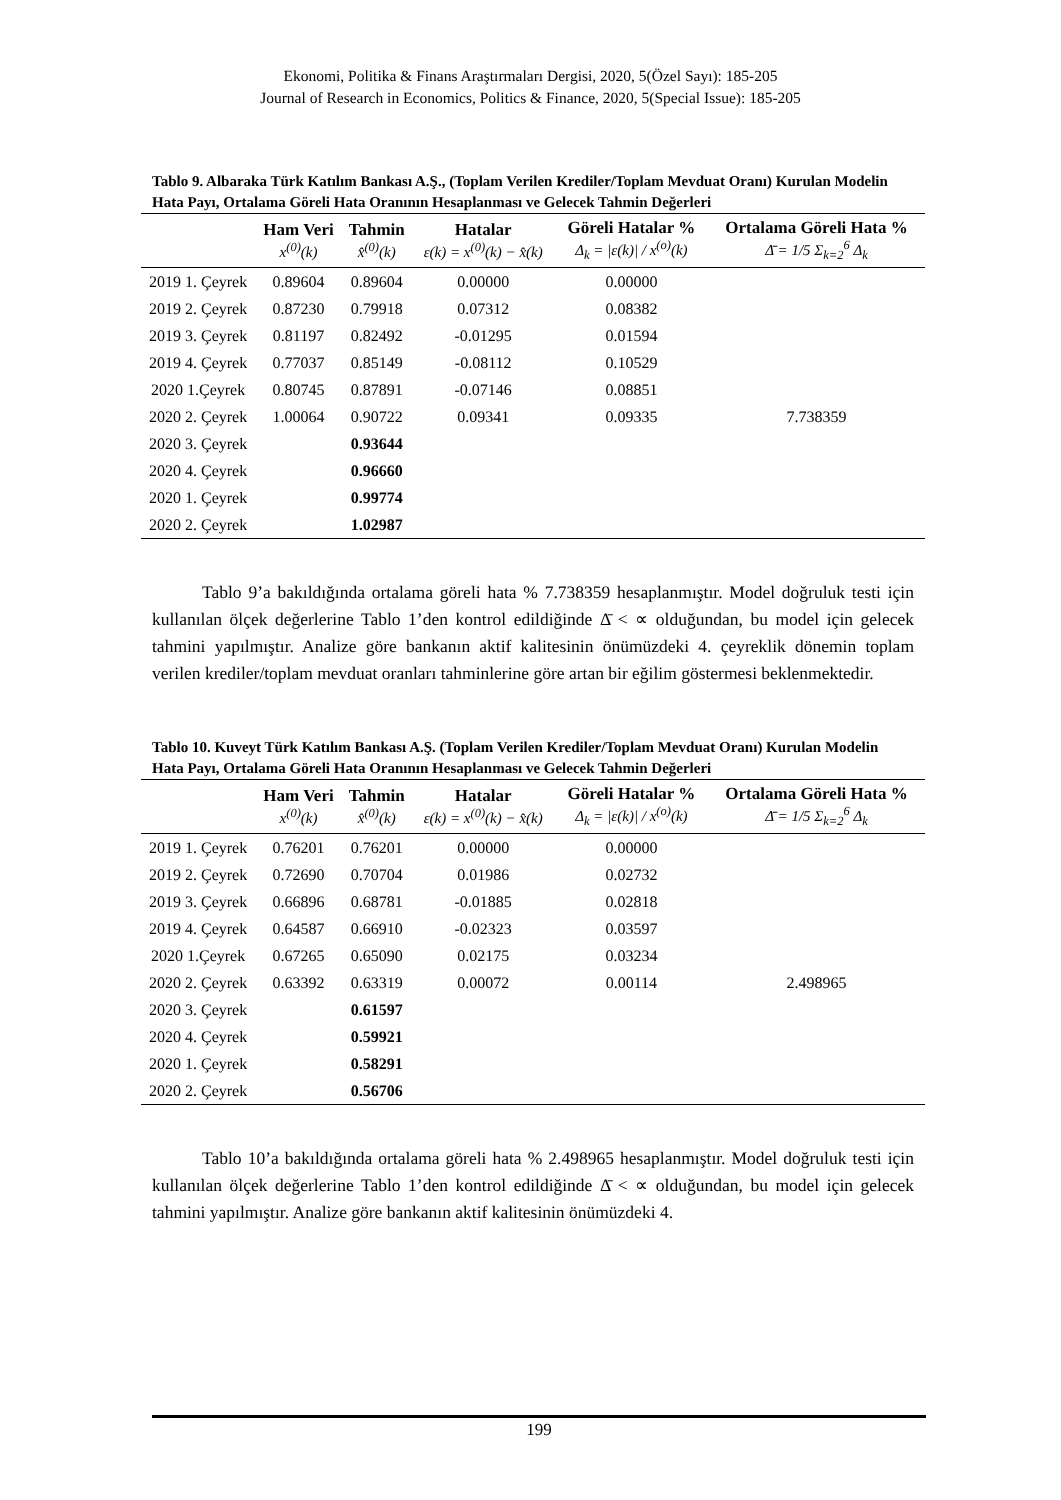Ekonomi, Politika & Finans Araştırmaları Dergisi, 2020, 5(Özel Sayı): 185-205
Journal of Research in Economics, Politics & Finance, 2020, 5(Special Issue): 185-205
Tablo 9. Albaraka Türk Katılım Bankası A.Ş., (Toplam Verilen Krediler/Toplam Mevduat Oranı) Kurulan Modelin Hata Payı, Ortalama Göreli Hata Oranının Hesaplanması ve Gelecek Tahmin Değerleri
| | Ham Veri x<sup>(0)</sup>(k) | Tahmin x̂<sup>(0)</sup>(k) | Hatalar ε(k) = x<sup>(0)</sup>(k) − x̂(k) | Göreli Hatalar % Δ<sub>k</sub> = /ε(k)/ / x<sup>(o)</sup>(k) | Ortalama Göreli Hata % Δ̄ = 1/5 Σ<sub>k=2</sub><sup>6</sup> Δ<sub>k</sub> |
| --- | --- | --- | --- | --- | --- |
| 2019 1. Çeyrek | 0.89604 | 0.89604 | 0.00000 | 0.00000 | |
| 2019 2. Çeyrek | 0.87230 | 0.79918 | 0.07312 | 0.08382 | |
| 2019 3. Çeyrek | 0.81197 | 0.82492 | -0.01295 | 0.01594 | |
| 2019 4. Çeyrek | 0.77037 | 0.85149 | -0.08112 | 0.10529 | |
| 2020 1.Çeyrek | 0.80745 | 0.87891 | -0.07146 | 0.08851 | |
| 2020 2. Çeyrek | 1.00064 | 0.90722 | 0.09341 | 0.09335 | 7.738359 |
| 2020 3. Çeyrek | | 0.93644 | | | |
| 2020 4. Çeyrek | | 0.96660 | | | |
| 2020 1. Çeyrek | | 0.99774 | | | |
| 2020 2. Çeyrek | | 1.02987 | | | |
Tablo 9’a bakıldığında ortalama göreli hata % 7.738359 hesaplanmıştır. Model doğruluk testi için kullanılan ölçek değerlerine Tablo 1’den kontrol edildiğinde Δ̄ < ∝ olduğundan, bu model için gelecek tahmini yapılmıştır. Analize göre bankanın aktif kalitesinin önümüzdeki 4. çeyreklik dönemin toplam verilen krediler/toplam mevduat oranları tahminlerine göre artan bir eğilim göstermesi beklenmektedir.
Tablo 10. Kuveyt Türk Katılım Bankası A.Ş. (Toplam Verilen Krediler/Toplam Mevduat Oranı) Kurulan Modelin Hata Payı, Ortalama Göreli Hata Oranının Hesaplanması ve Gelecek Tahmin Değerleri
| | Ham Veri x<sup>(0)</sup>(k) | Tahmin x̂<sup>(0)</sup>(k) | Hatalar ε(k) = x<sup>(0)</sup>(k) − x̂(k) | Göreli Hatalar % Δ<sub>k</sub> = /ε(k)/ / x<sup>(o)</sup>(k) | Ortalama Göreli Hata % Δ̄ = 1/5 Σ<sub>k=2</sub><sup>6</sup> Δ<sub>k</sub> |
| --- | --- | --- | --- | --- | --- |
| 2019 1. Çeyrek | 0.76201 | 0.76201 | 0.00000 | 0.00000 | |
| 2019 2. Çeyrek | 0.72690 | 0.70704 | 0.01986 | 0.02732 | |
| 2019 3. Çeyrek | 0.66896 | 0.68781 | -0.01885 | 0.02818 | |
| 2019 4. Çeyrek | 0.64587 | 0.66910 | -0.02323 | 0.03597 | |
| 2020 1.Çeyrek | 0.67265 | 0.65090 | 0.02175 | 0.03234 | |
| 2020 2. Çeyrek | 0.63392 | 0.63319 | 0.00072 | 0.00114 | 2.498965 |
| 2020 3. Çeyrek | | 0.61597 | | | |
| 2020 4. Çeyrek | | 0.59921 | | | |
| 2020 1. Çeyrek | | 0.58291 | | | |
| 2020 2. Çeyrek | | 0.56706 | | | |
Tablo 10’a bakıldığında ortalama göreli hata % 2.498965 hesaplanmıştır. Model doğruluk testi için kullanılan ölçek değerlerine Tablo 1’den kontrol edildiğinde Δ̄ < ∝ olduğundan, bu model için gelecek tahmini yapılmıştır. Analize göre bankanın aktif kalitesinin önümüzdeki 4.
199